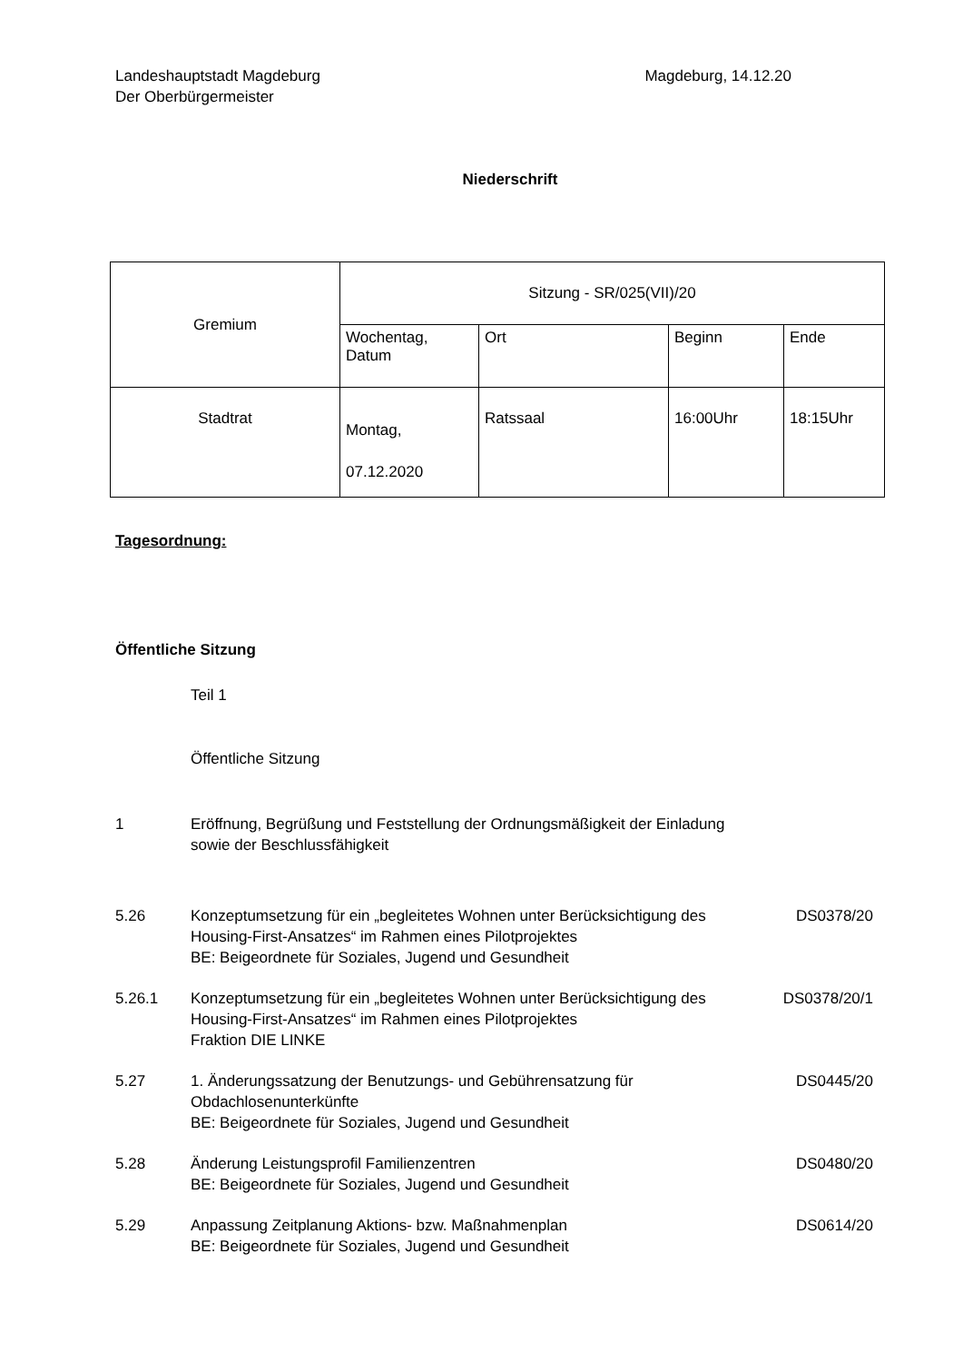Landeshauptstadt Magdeburg
Der Oberbürgermeister
Magdeburg, 14.12.20
Niederschrift
| Gremium | Sitzung - SR/025(VII)/20 | | | |
| | Wochentag, Datum | Ort | Beginn | Ende |
| Stadtrat | Montag, 07.12.2020 | Ratssaal | 16:00Uhr | 18:15Uhr |
Tagesordnung:
Öffentliche Sitzung
Teil 1
Öffentliche Sitzung
1 Eröffnung, Begrüßung und Feststellung der Ordnungsmäßigkeit der Einladung sowie der Beschlussfähigkeit
5.26 Konzeptumsetzung für ein „begleitetes Wohnen unter Berücksichtigung des Housing-First-Ansatzes“ im Rahmen eines Pilotprojektes
BE: Beigeordnete für Soziales, Jugend und Gesundheit
DS0378/20
5.26.1 Konzeptumsetzung für ein „begleitetes Wohnen unter Berücksichtigung des Housing-First-Ansatzes“ im Rahmen eines Pilotprojektes
Fraktion DIE LINKE
DS0378/20/1
5.27 1. Änderungssatzung der Benutzungs- und Gebührensatzung für Obdachlosenunterkünfte
BE: Beigeordnete für Soziales, Jugend und Gesundheit
DS0445/20
5.28 Änderung Leistungsprofil Familienzentren
BE: Beigeordnete für Soziales, Jugend und Gesundheit
DS0480/20
5.29 Anpassung Zeitplanung Aktions- bzw. Maßnahmenplan
BE: Beigeordnete für Soziales, Jugend und Gesundheit
DS0614/20